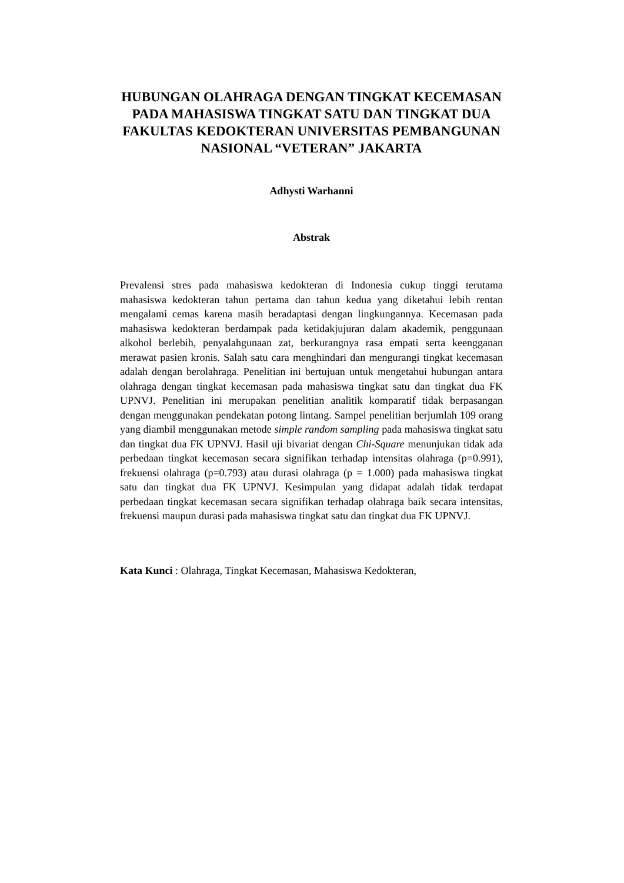HUBUNGAN OLAHRAGA DENGAN TINGKAT KECEMASAN PADA MAHASISWA TINGKAT SATU DAN TINGKAT DUA FAKULTAS KEDOKTERAN UNIVERSITAS PEMBANGUNAN NASIONAL “VETERAN” JAKARTA
Adhysti Warhanni
Abstrak
Prevalensi stres pada mahasiswa kedokteran di Indonesia cukup tinggi terutama mahasiswa kedokteran tahun pertama dan tahun kedua yang diketahui lebih rentan mengalami cemas karena masih beradaptasi dengan lingkungannya. Kecemasan pada mahasiswa kedokteran berdampak pada ketidakjujuran dalam akademik, penggunaan alkohol berlebih, penyalahgunaan zat, berkurangnya rasa empati serta keengganan merawat pasien kronis. Salah satu cara menghindari dan mengurangi tingkat kecemasan adalah dengan berolahraga. Penelitian ini bertujuan untuk mengetahui hubungan antara olahraga dengan tingkat kecemasan pada mahasiswa tingkat satu dan tingkat dua FK UPNVJ. Penelitian ini merupakan penelitian analitik komparatif tidak berpasangan dengan menggunakan pendekatan potong lintang. Sampel penelitian berjumlah 109 orang yang diambil menggunakan metode simple random sampling pada mahasiswa tingkat satu dan tingkat dua FK UPNVJ. Hasil uji bivariat dengan Chi-Square menunjukan tidak ada perbedaan tingkat kecemasan secara signifikan terhadap intensitas olahraga (p=0.991), frekuensi olahraga (p=0.793) atau durasi olahraga (p = 1.000) pada mahasiswa tingkat satu dan tingkat dua FK UPNVJ. Kesimpulan yang didapat adalah tidak terdapat perbedaan tingkat kecemasan secara signifikan terhadap olahraga baik secara intensitas, frekuensi maupun durasi pada mahasiswa tingkat satu dan tingkat dua FK UPNVJ.
Kata Kunci : Olahraga, Tingkat Kecemasan, Mahasiswa Kedokteran,